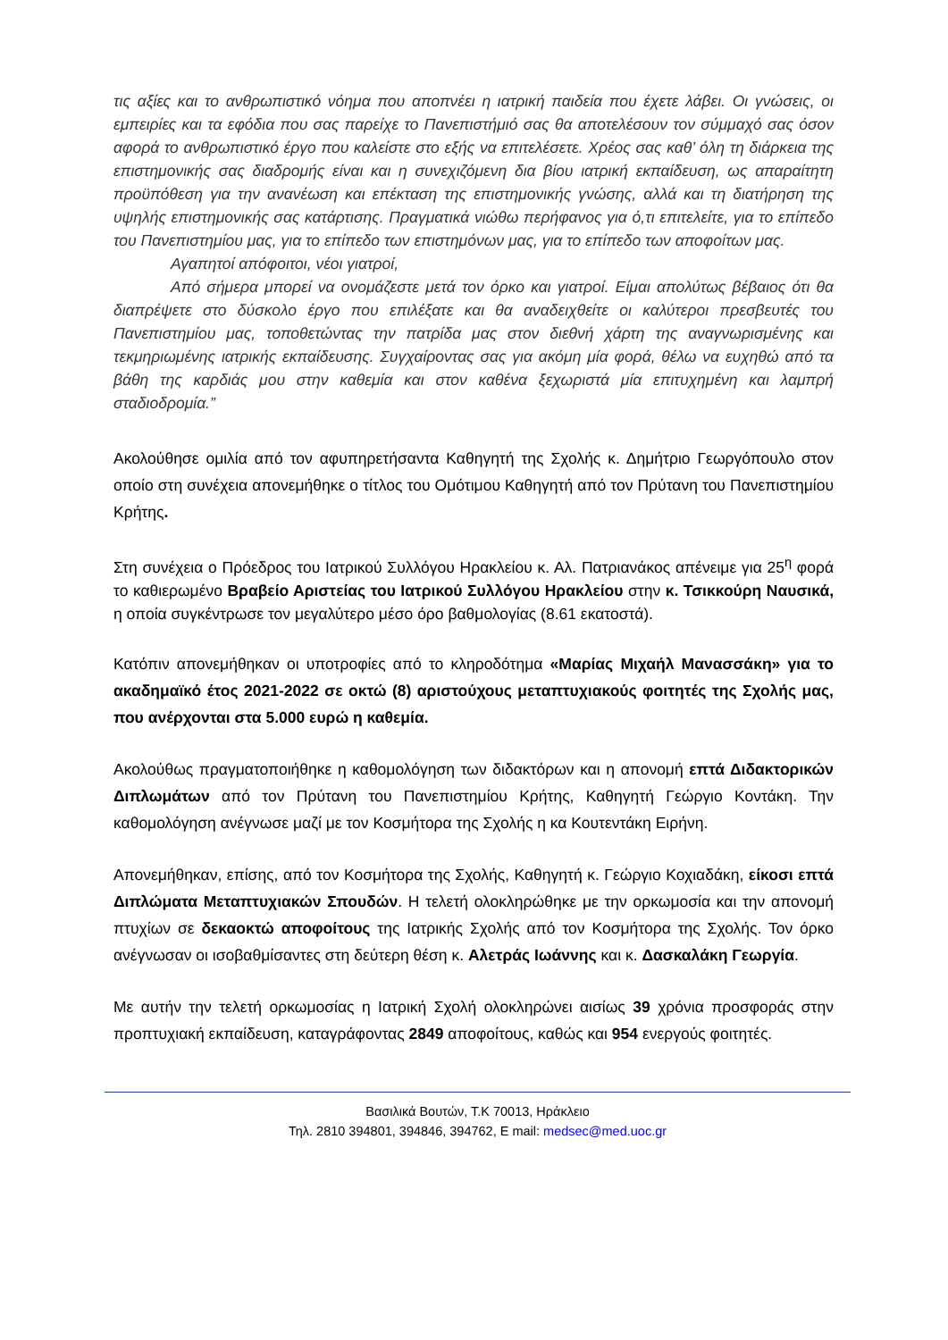τις αξίες και το ανθρωπιστικό νόημα που αποπνέει η ιατρική παιδεία που έχετε λάβει. Οι γνώσεις, οι εμπειρίες και τα εφόδια που σας παρείχε το Πανεπιστήμιό σας θα αποτελέσουν τον σύμμαχό σας όσον αφορά το ανθρωπιστικό έργο που καλείστε στο εξής να επιτελέσετε. Χρέος σας καθ’ όλη τη διάρκεια της επιστημονικής σας διαδρομής είναι και η συνεχιζόμενη δια βίου ιατρική εκπαίδευση, ως απαραίτητη προϋπόθεση για την ανανέωση και επέκταση της επιστημονικής γνώσης, αλλά και τη διατήρηση της υψηλής επιστημονικής σας κατάρτισης. Πραγματικά νιώθω περήφανος για ό,τι επιτελείτε, για το επίπεδο του Πανεπιστημίου μας, για το επίπεδο των επιστημόνων μας, για το επίπεδο των αποφοίτων μας.
Αγαπητοί απόφοιτοι, νέοι γιατροί,
Από σήμερα μπορεί να ονομάζεστε μετά τον όρκο και γιατροί. Είμαι απολύτως βέβαιος ότι θα διαπρέψετε στο δύσκολο έργο που επιλέξατε και θα αναδειχθείτε οι καλύτεροι πρεσβευτές του Πανεπιστημίου μας, τοποθετώντας την πατρίδα μας στον διεθνή χάρτη της αναγνωρισμένης και τεκμηριωμένης ιατρικής εκπαίδευσης. Συγχαίροντας σας για ακόμη μία φορά, θέλω να ευχηθώ από τα βάθη της καρδιάς μου στην καθεμία και στον καθένα ξεχωριστά μία επιτυχημένη και λαμπρή σταδιοδρομία.”
Ακολούθησε ομιλία από τον αφυπηρετήσαντα Καθηγητή της Σχολής κ. Δημήτριο Γεωργόπουλο στον οποίο στη συνέχεια απονεμήθηκε ο τίτλος του Ομότιμου Καθηγητή από τον Πρύτανη του Πανεπιστημίου Κρήτης.
Στη συνέχεια ο Πρόεδρος του Ιατρικού Συλλόγου Ηρακλείου κ. Αλ. Πατριανάκος απένειμε για 25<sup>η</sup> φορά το καθιερωμένο Βραβείο Αριστείας του Ιατρικού Συλλόγου Ηρακλείου στην κ. Τσικκούρη Ναυσικά, η οποία συγκέντρωσε τον μεγαλύτερο μέσο όρο βαθμολογίας (8.61 εκατοστά).
Κατόπιν απονεμήθηκαν οι υποτροφίες από το κληροδότημα «Μαρίας Μιχαήλ Μανασσάκη» για το ακαδημαϊκό έτος 2021-2022 σε οκτώ (8) αριστούχους μεταπτυχιακούς φοιτητές της Σχολής μας, που ανέρχονται στα 5.000 ευρώ η καθεμία.
Ακολούθως πραγματοποιήθηκε η καθομολόγηση των διδακτόρων και η απονομή επτά Διδακτορικών Διπλωμάτων από τον Πρύτανη του Πανεπιστημίου Κρήτης, Καθηγητή Γεώργιο Κοντάκη. Την καθομολόγηση ανέγνωσε μαζί με τον Κοσμήτορα της Σχολής η κα Κουτεντάκη Ειρήνη.
Απονεμήθηκαν, επίσης, από τον Κοσμήτορα της Σχολής, Καθηγητή κ. Γεώργιο Κοχιαδάκη, είκοσι επτά Διπλώματα Μεταπτυχιακών Σπουδών. Η τελετή ολοκληρώθηκε με την ορκωμοσία και την απονομή πτυχίων σε δεκαοκτώ αποφοίτους της Ιατρικής Σχολής από τον Κοσμήτορα της Σχολής. Τον όρκο ανέγνωσαν οι ισοβαθμίσαντες στη δεύτερη θέση κ. Αλετράς Ιωάννης και κ. Δασκαλάκη Γεωργία.
Με αυτήν την τελετή ορκωμοσίας η Ιατρική Σχολή ολοκληρώνει αισίως 39 χρόνια προσφοράς στην προπτυχιακή εκπαίδευση, καταγράφοντας 2849 αποφοίτους, καθώς και 954 ενεργούς φοιτητές.
Βασιλικά Βουτών, Τ.Κ 70013, Ηράκλειο
Τηλ. 2810 394801, 394846, 394762, E mail: medsec@med.uoc.gr